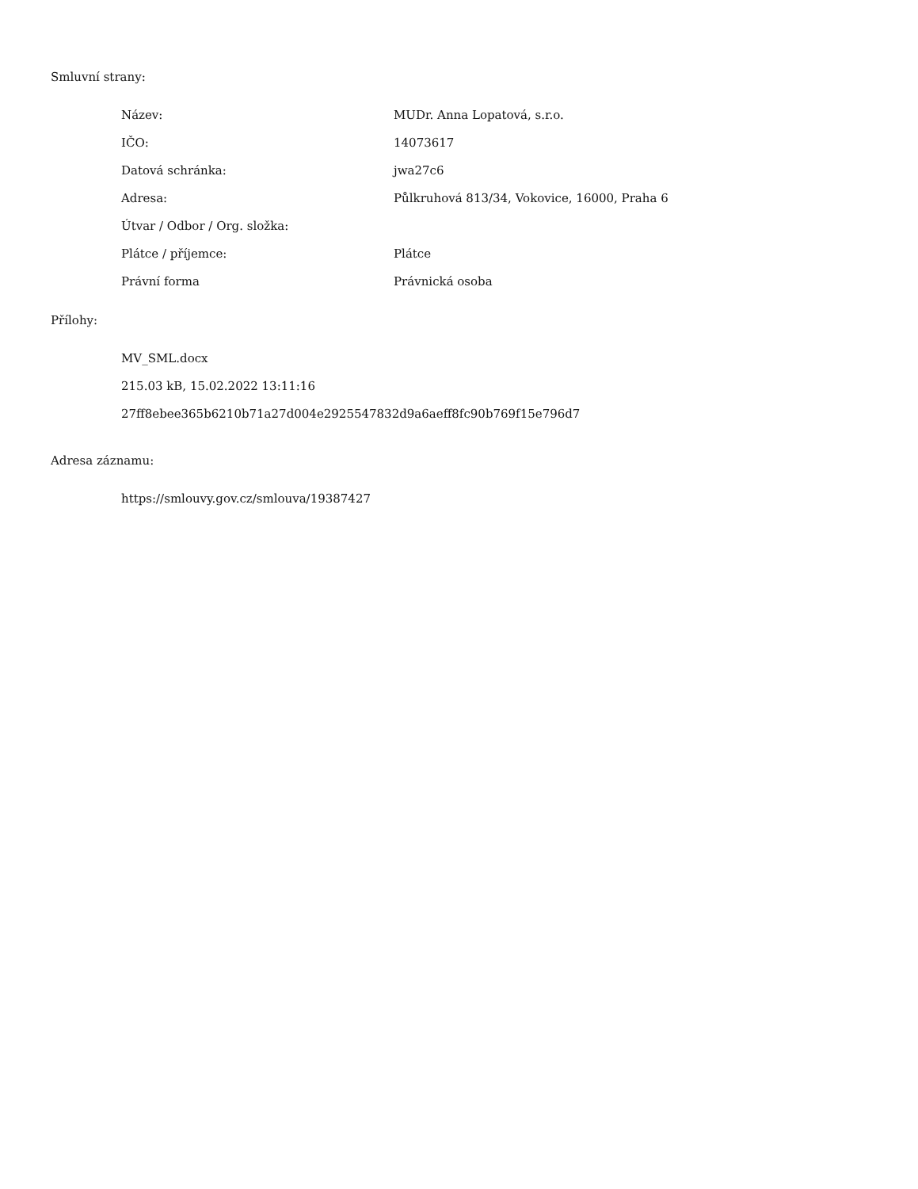Smluvní strany:
| Název: | MUDr. Anna Lopatová, s.r.o. |
| IČO: | 14073617 |
| Datová schránka: | jwa27c6 |
| Adresa: | Půlkruhová 813/34, Vokovice, 16000, Praha 6 |
| Útvar / Odbor / Org. složka: | |
| Plátce / příjemce: | Plátce |
| Právní forma | Právnická osoba |
Přílohy:
MV_SML.docx
215.03 kB, 15.02.2022 13:11:16
27ff8ebee365b6210b71a27d004e2925547832d9a6aeff8fc90b769f15e796d7
Adresa záznamu:
https://smlouvy.gov.cz/smlouva/19387427